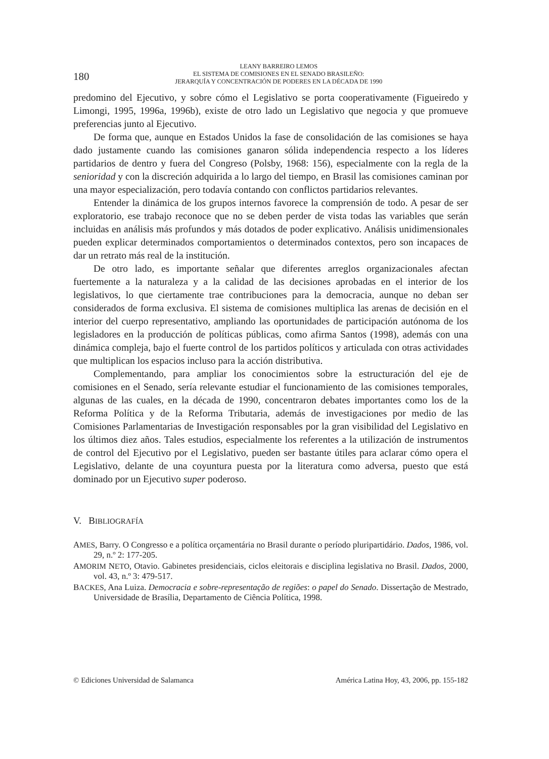180
LEANY BARREIRO LEMOS
EL SISTEMA DE COMISIONES EN EL SENADO BRASILEÑO:
JERARQUÍA Y CONCENTRACIÓN DE PODERES EN LA DÉCADA DE 1990
predomino del Ejecutivo, y sobre cómo el Legislativo se porta cooperativamente (Figueiredo y Limongi, 1995, 1996a, 1996b), existe de otro lado un Legislativo que negocia y que promueve preferencias junto al Ejecutivo.
De forma que, aunque en Estados Unidos la fase de consolidación de las comisiones se haya dado justamente cuando las comisiones ganaron sólida independencia respecto a los líderes partidarios de dentro y fuera del Congreso (Polsby, 1968: 156), especialmente con la regla de la senioridad y con la discreción adquirida a lo largo del tiempo, en Brasil las comisiones caminan por una mayor especialización, pero todavía contando con conflictos partidarios relevantes.
Entender la dinámica de los grupos internos favorece la comprensión de todo. A pesar de ser exploratorio, ese trabajo reconoce que no se deben perder de vista todas las variables que serán incluidas en análisis más profundos y más dotados de poder explicativo. Análisis unidimensionales pueden explicar determinados comportamientos o determinados contextos, pero son incapaces de dar un retrato más real de la institución.
De otro lado, es importante señalar que diferentes arreglos organizacionales afectan fuertemente a la naturaleza y a la calidad de las decisiones aprobadas en el interior de los legislativos, lo que ciertamente trae contribuciones para la democracia, aunque no deban ser considerados de forma exclusiva. El sistema de comisiones multiplica las arenas de decisión en el interior del cuerpo representativo, ampliando las oportunidades de participación autónoma de los legisladores en la producción de políticas públicas, como afirma Santos (1998), además con una dinámica compleja, bajo el fuerte control de los partidos políticos y articulada con otras actividades que multiplican los espacios incluso para la acción distributiva.
Complementando, para ampliar los conocimientos sobre la estructuración del eje de comisiones en el Senado, sería relevante estudiar el funcionamiento de las comisiones temporales, algunas de las cuales, en la década de 1990, concentraron debates importantes como los de la Reforma Política y de la Reforma Tributaria, además de investigaciones por medio de las Comisiones Parlamentarias de Investigación responsables por la gran visibilidad del Legislativo en los últimos diez años. Tales estudios, especialmente los referentes a la utilización de instrumentos de control del Ejecutivo por el Legislativo, pueden ser bastante útiles para aclarar cómo opera el Legislativo, delante de una coyuntura puesta por la literatura como adversa, puesto que está dominado por un Ejecutivo super poderoso.
V. BIBLIOGRAFÍA
AMES, Barry. O Congresso e a política orçamentária no Brasil durante o período pluripartidário. Dados, 1986, vol. 29, n.º 2: 177-205.
AMORIM NETO, Otavio. Gabinetes presidenciais, ciclos eleitorais e disciplina legislativa no Brasil. Dados, 2000, vol. 43, n.º 3: 479-517.
BACKES, Ana Luiza. Democracia e sobre-representação de regiões: o papel do Senado. Dissertação de Mestrado, Universidade de Brasília, Departamento de Ciência Política, 1998.
© Ediciones Universidad de Salamanca América Latina Hoy, 43, 2006, pp. 155-182